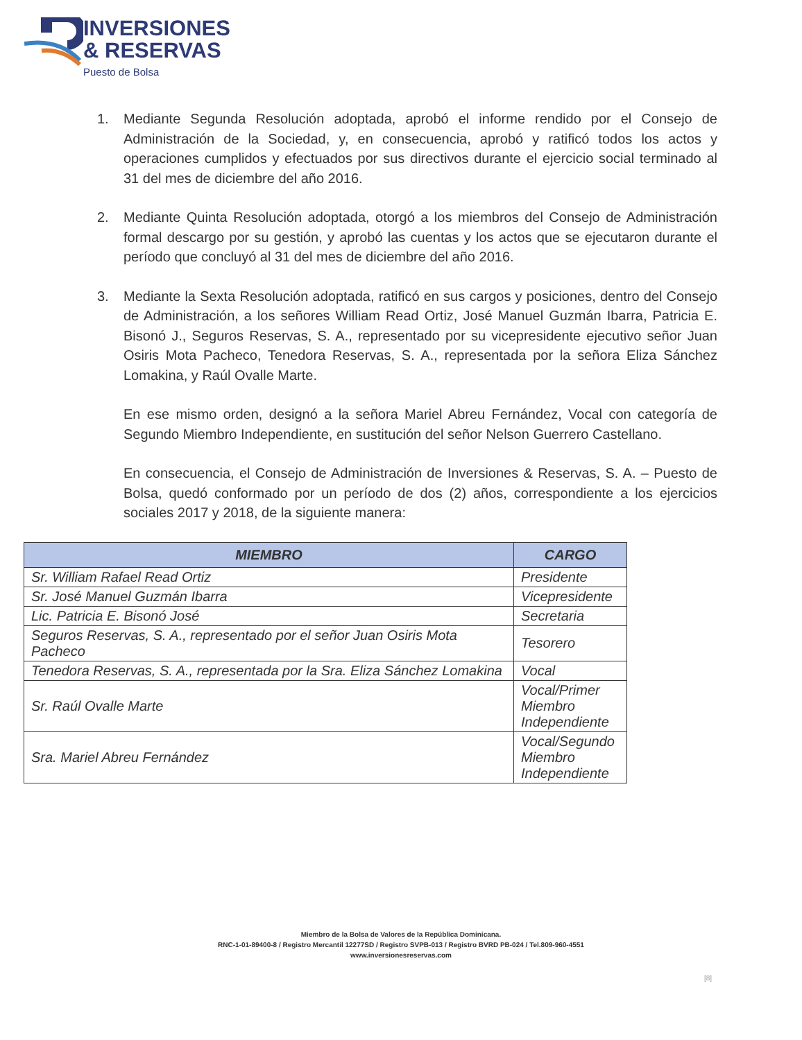INVERSIONES
& RESERVAS
Puesto de Bolsa
1. Mediante Segunda Resolución adoptada, aprobó el informe rendido por el Consejo de Administración de la Sociedad, y, en consecuencia, aprobó y ratificó todos los actos y operaciones cumplidos y efectuados por sus directivos durante el ejercicio social terminado al 31 del mes de diciembre del año 2016.
2. Mediante Quinta Resolución adoptada, otorgó a los miembros del Consejo de Administración formal descargo por su gestión, y aprobó las cuentas y los actos que se ejecutaron durante el período que concluyó al 31 del mes de diciembre del año 2016.
3. Mediante la Sexta Resolución adoptada, ratificó en sus cargos y posiciones, dentro del Consejo de Administración, a los señores William Read Ortiz, José Manuel Guzmán Ibarra, Patricia E. Bisonó J., Seguros Reservas, S. A., representado por su vicepresidente ejecutivo señor Juan Osiris Mota Pacheco, Tenedora Reservas, S. A., representada por la señora Eliza Sánchez Lomakina, y Raúl Ovalle Marte.
En ese mismo orden, designó a la señora Mariel Abreu Fernández, Vocal con categoría de Segundo Miembro Independiente, en sustitución del señor Nelson Guerrero Castellano.
En consecuencia, el Consejo de Administración de Inversiones & Reservas, S. A. – Puesto de Bolsa, quedó conformado por un período de dos (2) años, correspondiente a los ejercicios sociales 2017 y 2018, de la siguiente manera:
| MIEMBRO | CARGO |
| --- | --- |
| Sr. William Rafael Read Ortiz | Presidente |
| Sr. José Manuel Guzmán Ibarra | Vicepresidente |
| Lic. Patricia E. Bisonó José | Secretaria |
| Seguros Reservas, S. A., representado por el señor Juan Osiris Mota Pacheco | Tesorero |
| Tenedora Reservas, S. A., representada por la Sra. Eliza Sánchez Lomakina | Vocal |
| Sr. Raúl Ovalle Marte | Vocal/Primer Miembro Independiente |
| Sra. Mariel Abreu Fernández | Vocal/Segundo Miembro Independiente |
Miembro de la Bolsa de Valores de la República Dominicana.
RNC-1-01-89400-8 / Registro Mercantil 12277SD / Registro SVPB-013 / Registro BVRD PB-024 / Tel.809-960-4551
www.inversionesreservas.com
[8]